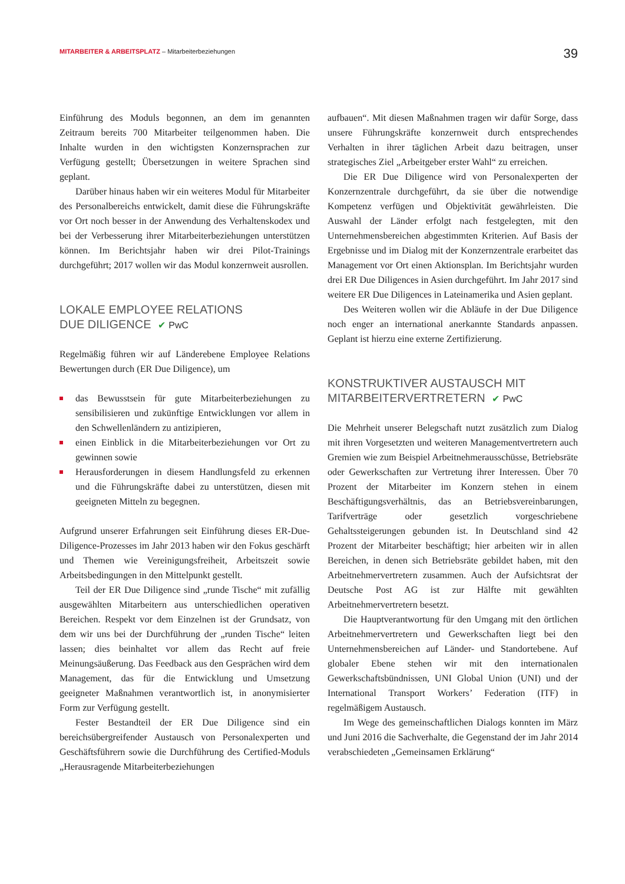MITARBEITER & ARBEITSPLATZ – Mitarbeiterbeziehungen
39
Einführung des Moduls begonnen, an dem im genannten Zeitraum bereits 700 Mitarbeiter teilgenommen haben. Die Inhalte wurden in den wichtigsten Konzernsprachen zur Verfügung gestellt; Übersetzungen in weitere Sprachen sind geplant.
Darüber hinaus haben wir ein weiteres Modul für Mitarbeiter des Personalbereichs entwickelt, damit diese die Führungskräfte vor Ort noch besser in der Anwendung des Verhaltenskodex und bei der Verbesserung ihrer Mitarbeiterbeziehungen unterstützen können. Im Berichtsjahr haben wir drei Pilot-Trainings durchgeführt; 2017 wollen wir das Modul konzernweit ausrollen.
LOKALE EMPLOYEE RELATIONS
DUE DILIGENCE ✔ PwC
Regelmäßig führen wir auf Länderebene Employee Relations Bewertungen durch (ER Due Diligence), um
das Bewusstsein für gute Mitarbeiterbeziehungen zu sensibilisieren und zukünftige Entwicklungen vor allem in den Schwellenländern zu antizipieren,
einen Einblick in die Mitarbeiterbeziehungen vor Ort zu gewinnen sowie
Herausforderungen in diesem Handlungsfeld zu erkennen und die Führungskräfte dabei zu unterstützen, diesen mit geeigneten Mitteln zu begegnen.
Aufgrund unserer Erfahrungen seit Einführung dieses ER-Due-Diligence-Prozesses im Jahr 2013 haben wir den Fokus geschärft und Themen wie Vereinigungsfreiheit, Arbeitszeit sowie Arbeitsbedingungen in den Mittelpunkt gestellt.
Teil der ER Due Diligence sind „runde Tische“ mit zufällig ausgewählten Mitarbeitern aus unterschiedlichen operativen Bereichen. Respekt vor dem Einzelnen ist der Grundsatz, von dem wir uns bei der Durchführung der „runden Tische“ leiten lassen; dies beinhaltet vor allem das Recht auf freie Meinungsäußerung. Das Feedback aus den Gesprächen wird dem Management, das für die Entwicklung und Umsetzung geeigneter Maßnahmen verantwortlich ist, in anonymisierter Form zur Verfügung gestellt.
Fester Bestandteil der ER Due Diligence sind ein bereichsübergreifender Austausch von Personalexperten und Geschäftsführern sowie die Durchführung des Certified-Moduls „Herausragende Mitarbeiterbeziehungen
aufbauen“. Mit diesen Maßnahmen tragen wir dafür Sorge, dass unsere Führungskräfte konzernweit durch entsprechendes Verhalten in ihrer täglichen Arbeit dazu beitragen, unser strategisches Ziel „Arbeitgeber erster Wahl“ zu erreichen.
Die ER Due Diligence wird von Personalexperten der Konzernzentrale durchgeführt, da sie über die notwendige Kompetenz verfügen und Objektivität gewährleisten. Die Auswahl der Länder erfolgt nach festgelegten, mit den Unternehmensbereichen abgestimmten Kriterien. Auf Basis der Ergebnisse und im Dialog mit der Konzernzentrale erarbeitet das Management vor Ort einen Aktionsplan. Im Berichtsjahr wurden drei ER Due Diligences in Asien durchgeführt. Im Jahr 2017 sind weitere ER Due Diligences in Lateinamerika und Asien geplant.
Des Weiteren wollen wir die Abläufe in der Due Diligence noch enger an international anerkannte Standards anpassen. Geplant ist hierzu eine externe Zertifizierung.
KONSTRUKTIVER AUSTAUSCH MIT
MITARBEITERVERTRETERN ✔ PwC
Die Mehrheit unserer Belegschaft nutzt zusätzlich zum Dialog mit ihren Vorgesetzten und weiteren Managementvertretern auch Gremien wie zum Beispiel Arbeitnehmerausschüsse, Betriebsräte oder Gewerkschaften zur Vertretung ihrer Interessen. Über 70 Prozent der Mitarbeiter im Konzern stehen in einem Beschäftigungsverhältnis, das an Betriebsvereinbarungen, Tarifverträge oder gesetzlich vorgeschriebene Gehaltssteigerungen gebunden ist. In Deutschland sind 42 Prozent der Mitarbeiter beschäftigt; hier arbeiten wir in allen Bereichen, in denen sich Betriebsräte gebildet haben, mit den Arbeitnehmervertretern zusammen. Auch der Aufsichtsrat der Deutsche Post AG ist zur Hälfte mit gewählten Arbeitnehmervertretern besetzt.
Die Hauptverantwortung für den Umgang mit den örtlichen Arbeitnehmervertretern und Gewerkschaften liegt bei den Unternehmensbereichen auf Länder- und Standortebene. Auf globaler Ebene stehen wir mit den internationalen Gewerkschaftsbündnissen, UNI Global Union (UNI) und der International Transport Workers’ Federation (ITF) in regelmäßigem Austausch.
Im Wege des gemeinschaftlichen Dialogs konnten im März und Juni 2016 die Sachverhalte, die Gegenstand der im Jahr 2014 verabschiedeten „Gemeinsamen Erklärung“